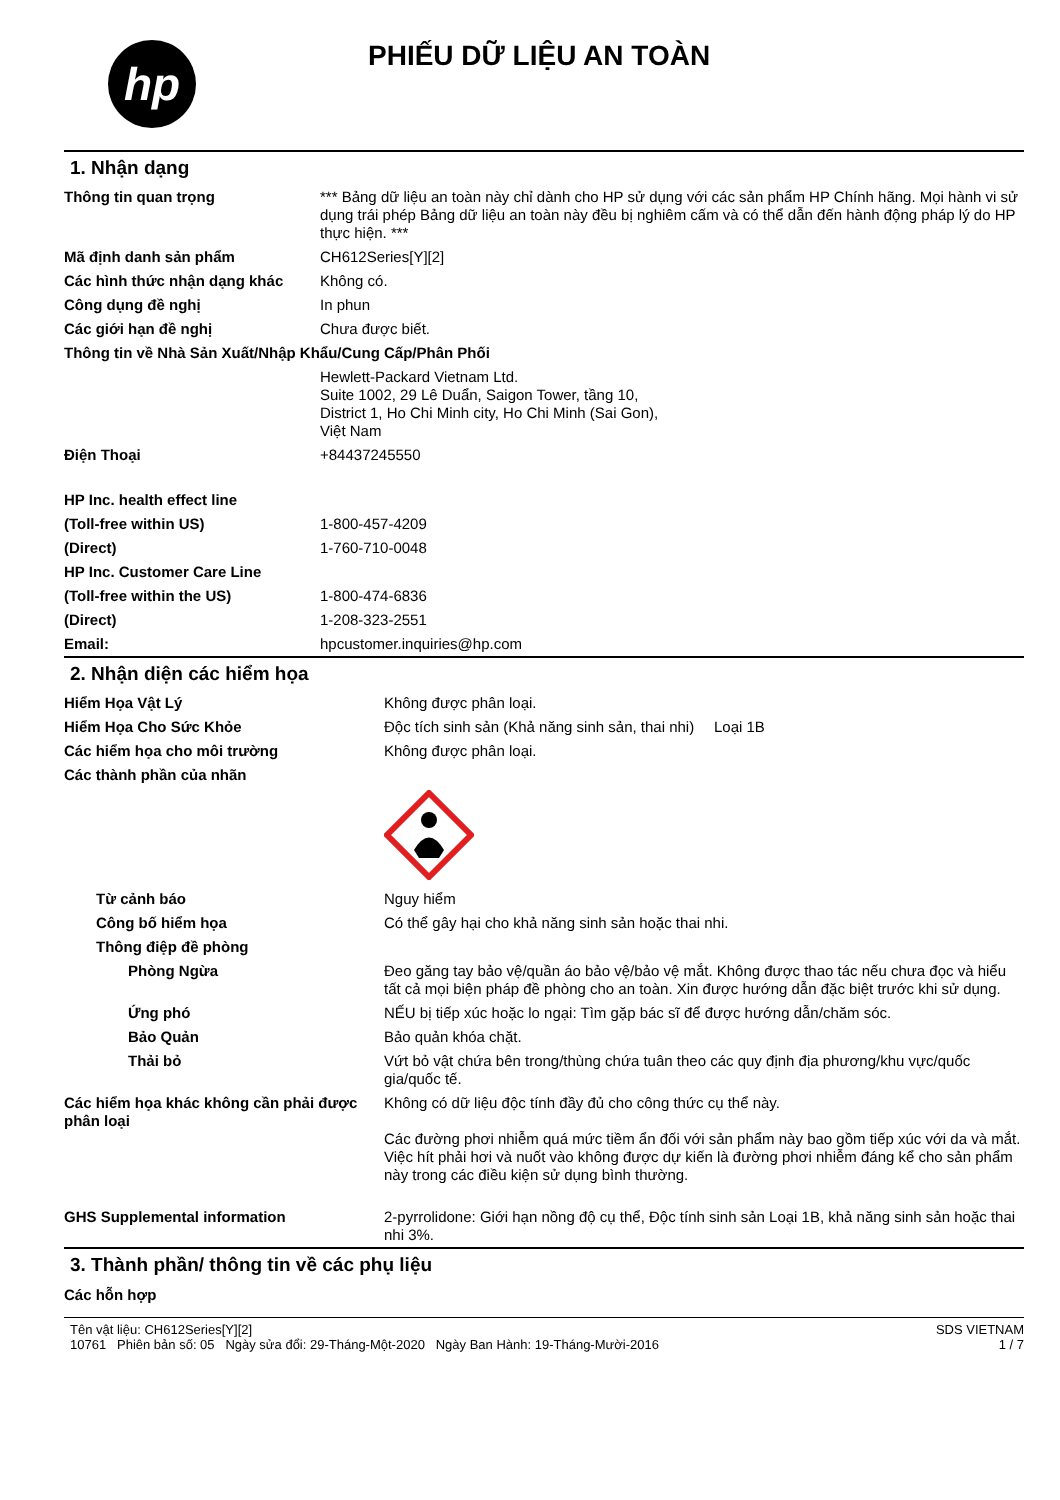hp
PHIẾU DỮ LIỆU AN TOÀN
1. Nhận dạng
| Thông tin quan trọng | *** Bảng dữ liệu an toàn này chỉ dành cho HP sử dụng với các sản phẩm HP Chính hãng. Mọi hành vi sử dụng trái phép Bảng dữ liệu an toàn này đều bị nghiêm cấm và có thể dẫn đến hành động pháp lý do HP thực hiện. *** |
| Mã định danh sản phẩm | CH612Series[Y][2] |
| Các hình thức nhận dạng khác | Không có. |
| Công dụng đề nghị | In phun |
| Các giới hạn đề nghị | Chưa được biết. |
| Thông tin về Nhà Sản Xuất/Nhập Khẩu/Cung Cấp/Phân Phối | |
| | Hewlett-Packard Vietnam Ltd. Suite 1002, 29 Lê Duẩn, Saigon Tower, tầng 10, District 1, Ho Chi Minh city, Ho Chi Minh (Sai Gon), Việt Nam |
| Điện Thoại | +84437245550 |
| HP Inc. health effect line | |
| (Toll-free within US) | 1-800-457-4209 |
| (Direct) | 1-760-710-0048 |
| HP Inc. Customer Care Line | |
| (Toll-free within the US) | 1-800-474-6836 |
| (Direct) | 1-208-323-2551 |
| Email: | hpcustomer.inquiries@hp.com |
2. Nhận diện các hiểm họa
| Hiểm Họa Vật Lý | Không được phân loại. | |
| Hiểm Họa Cho Sức Khỏe | Độc tích sinh sản (Khả năng sinh sản, thai nhi) | Loại 1B |
| Các hiểm họa cho môi trường | Không được phân loại. | |
| Các thành phần của nhãn | | |
| Từ cảnh báo | Nguy hiểm | |
| Công bố hiểm họa | Có thể gây hại cho khả năng sinh sản hoặc thai nhi. | |
| Thông điệp đề phòng | | |
| Phòng Ngừa | Đeo găng tay bảo vệ/quần áo bảo vệ/bảo vệ mắt. Không được thao tác nếu chưa đọc và hiểu tất cả mọi biện pháp đề phòng cho an toàn. Xin được hướng dẫn đặc biệt trước khi sử dụng. | |
| Ứng phó | NẾU bị tiếp xúc hoặc lo ngại: Tìm gặp bác sĩ để được hướng dẫn/chăm sóc. | |
| Bảo Quản | Bảo quản khóa chặt. | |
| Thải bỏ | Vứt bỏ vật chứa bên trong/thùng chứa tuân theo các quy định địa phương/khu vực/quốc gia/quốc tế. | |
| Các hiểm họa khác không cần phải được phân loại | Không có dữ liệu độc tính đầy đủ cho công thức cụ thể này. Các đường phơi nhiễm quá mức tiềm ẩn đối với sản phẩm này bao gồm tiếp xúc với da và mắt. Việc hít phải hơi và nuốt vào không được dự kiến là đường phơi nhiễm đáng kể cho sản phẩm này trong các điều kiện sử dụng bình thường. | |
| GHS Supplemental information | 2-pyrrolidone: Giới hạn nồng độ cụ thể, Độc tính sinh sản Loại 1B, khả năng sinh sản hoặc thai nhi 3%. | |
3. Thành phần/ thông tin về các phụ liệu
Các hỗn hợp
Tên vật liệu: CH612Series[Y][2]
10761 Phiên bản số: 05 Ngày sửa đổi: 29-Tháng-Một-2020 Ngày Ban Hành: 19-Tháng-Mười-2016
SDS VIETNAM
1 / 7